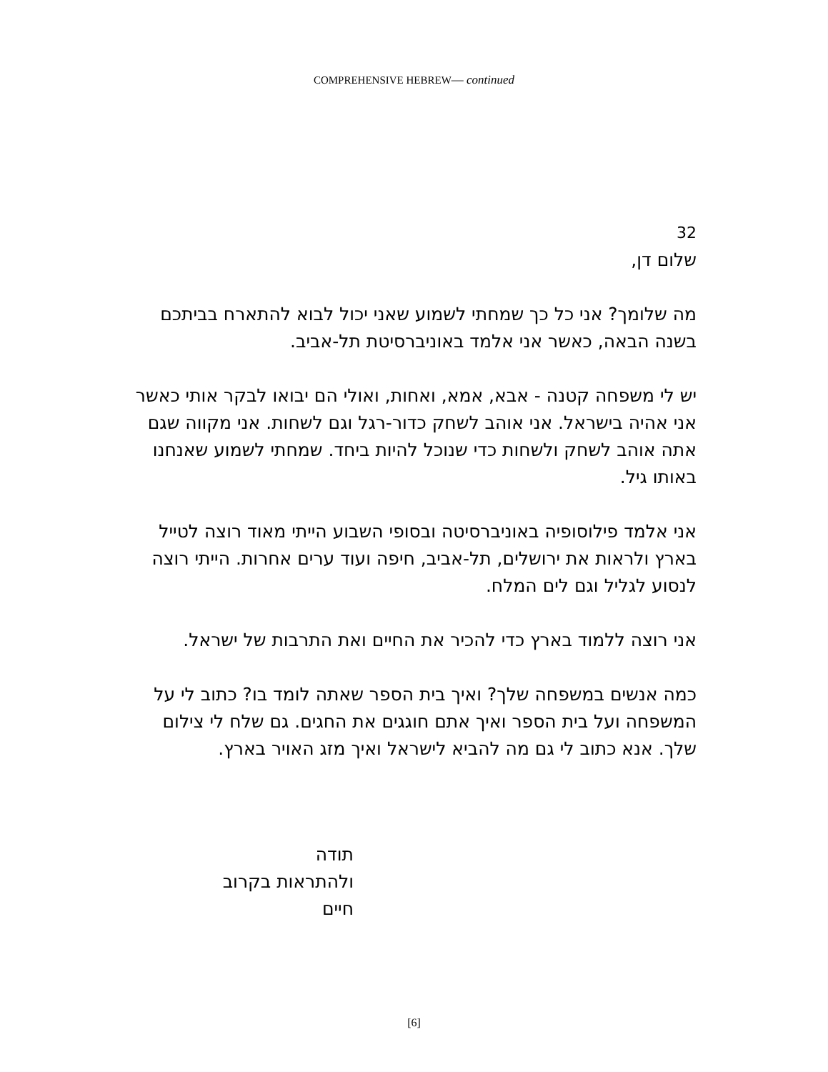COMPREHENSIVE HEBREW— continued
32
שלום דן,
מה שלומך? אני כל כך שמחתי לשמוע שאני יכול לבוא להתארח בביתכם בשנה הבאה, כאשר אני אלמד באוניברסיטת תל-אביב.
יש לי משפחה קטנה - אבא, אמא, ואחות, ואולי הם יבואו לבקר אותי כאשר אני אהיה בישראל. אני אוהב לשחק כדור-רגל וגם לשחות. אני מקווה שגם אתה אוהב לשחק ולשחות כדי שנוכל להיות ביחד. שמחתי לשמוע שאנחנו באותו גיל.
אני אלמד פילוסופיה באוניברסיטה ובסופי השבוע הייתי מאוד רוצה לטייל בארץ ולראות את ירושלים, תל-אביב, חיפה ועוד ערים אחרות. הייתי רוצה לנסוע לגליל וגם לים המלח.
אני רוצה ללמוד בארץ כדי להכיר את החיים ואת התרבות של ישראל.
כמה אנשים במשפחה שלך? ואיך בית הספר שאתה לומד בו? כתוב לי על המשפחה ועל בית הספר ואיך אתם חוגגים את החגים. גם שלח לי צילום שלך. אנא כתוב לי גם מה להביא לישראל ואיך מזג האויר בארץ.
תודה
ולהתראות בקרוב
חיים
[6]